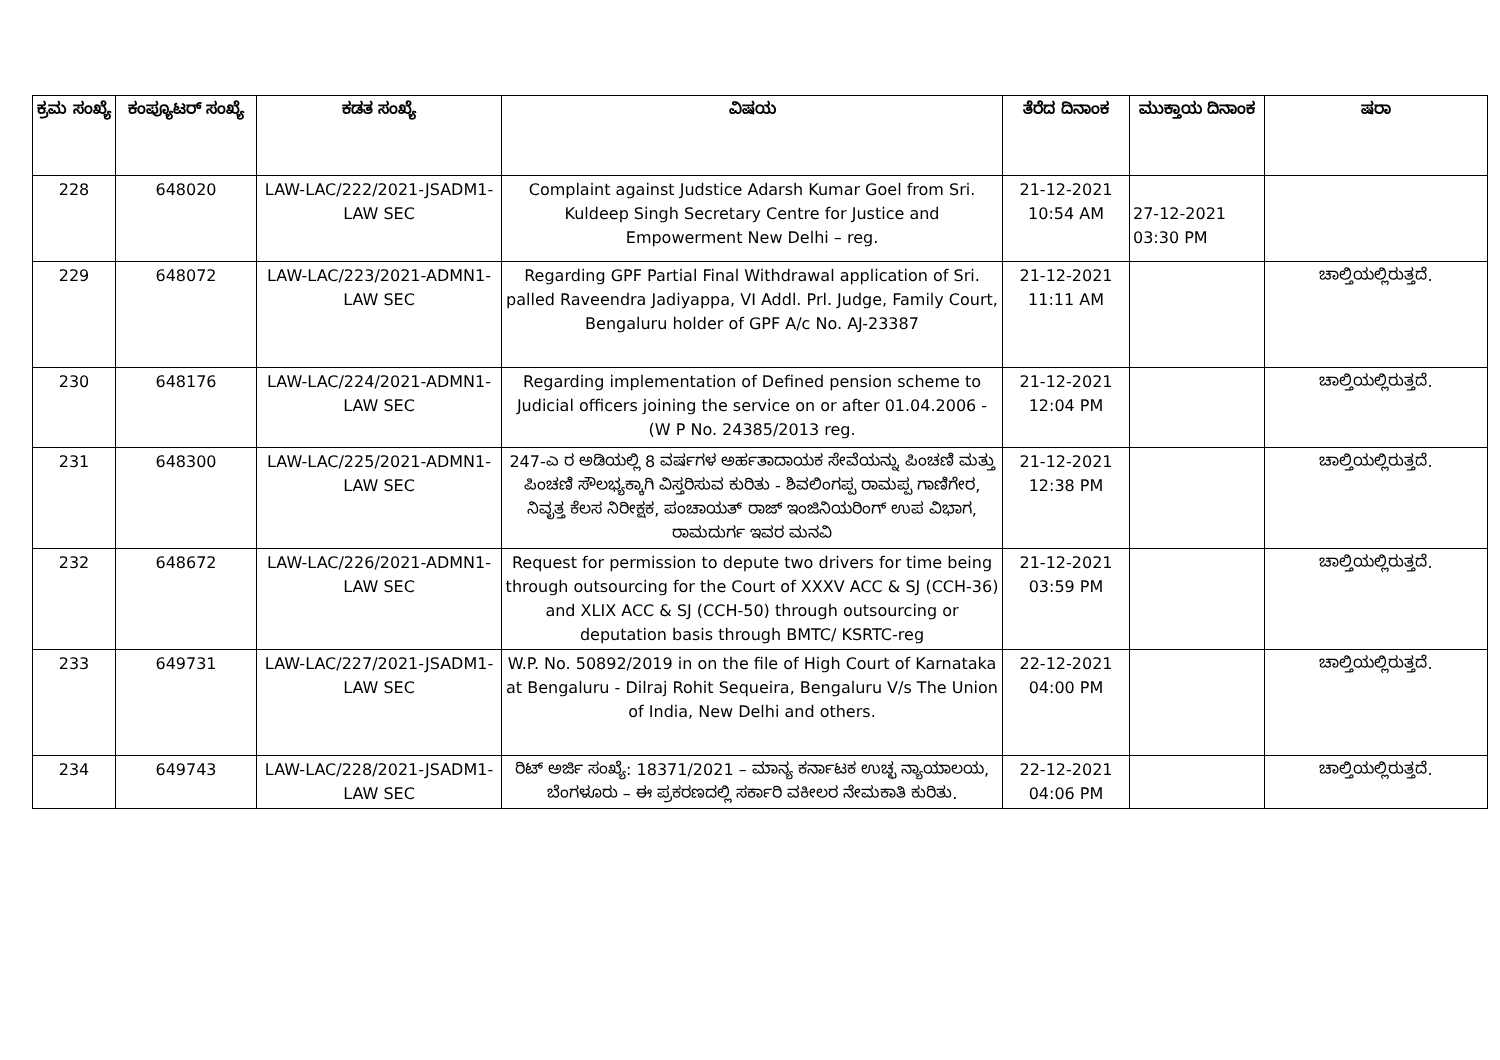| ಕ್ರಮ ಸಂಖ್ಯೆ | ಕಂಪ್ಯೂಟರ್ ಸಂಖ್ಯೆ | ಕಡತ ಸಂಖ್ಯೆ | ವಿಷಯ | ತೆರೆದ ದಿನಾಂಕ | ಮುಕ್ತಾಯ ದಿನಾಂಕ | ಷರಾ |
| --- | --- | --- | --- | --- | --- | --- |
| 228 | 648020 | LAW-LAC/222/2021-JSADM1-LAW SEC | Complaint against Judstice Adarsh Kumar Goel from Sri. Kuldeep Singh Secretary Centre for Justice and Empowerment New Delhi – reg. | 21-12-2021 10:54 AM | 27-12-2021 03:30 PM | |
| 229 | 648072 | LAW-LAC/223/2021-ADMN1-LAW SEC | Regarding GPF Partial Final Withdrawal application of Sri. palled Raveendra Jadiyappa, VI Addl. Prl. Judge, Family Court, Bengaluru holder of GPF A/c No. AJ-23387 | 21-12-2021 11:11 AM | | ಚಾಲ್ತಿಯಲ್ಲಿರುತ್ತದೆ. |
| 230 | 648176 | LAW-LAC/224/2021-ADMN1-LAW SEC | Regarding implementation of Defined pension scheme to Judicial officers joining the service on or after 01.04.2006 - (W P No. 24385/2013 reg. | 21-12-2021 12:04 PM | | ಚಾಲ್ತಿಯಲ್ಲಿರುತ್ತದೆ. |
| 231 | 648300 | LAW-LAC/225/2021-ADMN1-LAW SEC | 247-ಎ ರ ಅಡಿಯಲ್ಲಿ 8 ವರ್ಷಗಳ ಅರ್ಹತಾದಾಯಕ ಸೇವೆಯನ್ನು ಪಿಂಚಣಿ ಮತ್ತು ಪಿಂಚಣಿ ಸೌಲಭ್ಯಕ್ಕಾಗಿ ವಿಸ್ತರಿಸುವ ಕುರಿತು - ಶಿವಲಿಂಗಪ್ಪ ರಾಮಪ್ಪ ಗಾಣಿಗೇರ, ನಿವೃತ್ತ ಕೆಲಸ ನಿರೀಕ್ಷಕ, ಪಂಚಾಯತ್ ರಾಜ್ ಇಂಜಿನಿಯರಿಂಗ್ ಉಪ ವಿಭಾಗ, ರಾಮದುರ್ಗ ಇವರ ಮನವಿ | 21-12-2021 12:38 PM | | ಚಾಲ್ತಿಯಲ್ಲಿರುತ್ತದೆ. |
| 232 | 648672 | LAW-LAC/226/2021-ADMN1-LAW SEC | Request for permission to depute two drivers for time being through outsourcing for the Court of XXXV ACC & SJ (CCH-36) and XLIX ACC & SJ (CCH-50) through outsourcing or deputation basis through BMTC/ KSRTC-reg | 21-12-2021 03:59 PM | | ಚಾಲ್ತಿಯಲ್ಲಿರುತ್ತದೆ. |
| 233 | 649731 | LAW-LAC/227/2021-JSADM1-LAW SEC | W.P. No. 50892/2019 in on the file of High Court of Karnataka at Bengaluru - Dilraj Rohit Sequeira, Bengaluru V/s The Union of India, New Delhi and others. | 22-12-2021 04:00 PM | | ಚಾಲ್ತಿಯಲ್ಲಿರುತ್ತದೆ. |
| 234 | 649743 | LAW-LAC/228/2021-JSADM1-LAW SEC | ರಿಟ್ ಅರ್ಜಿ ಸಂಖ್ಯೆ: 18371/2021 – ಮಾನ್ಯ ಕರ್ನಾಟಕ ಉಚ್ಛ ನ್ಯಾಯಾಲಯ, ಬೆಂಗಳೂರು – ಈ ಪ್ರಕರಣದಲ್ಲಿ ಸರ್ಕಾರಿ ವಕೀಲರ ನೇಮಕಾತಿ ಕುರಿತು. | 22-12-2021 04:06 PM | | ಚಾಲ್ತಿಯಲ್ಲಿರುತ್ತದೆ. |